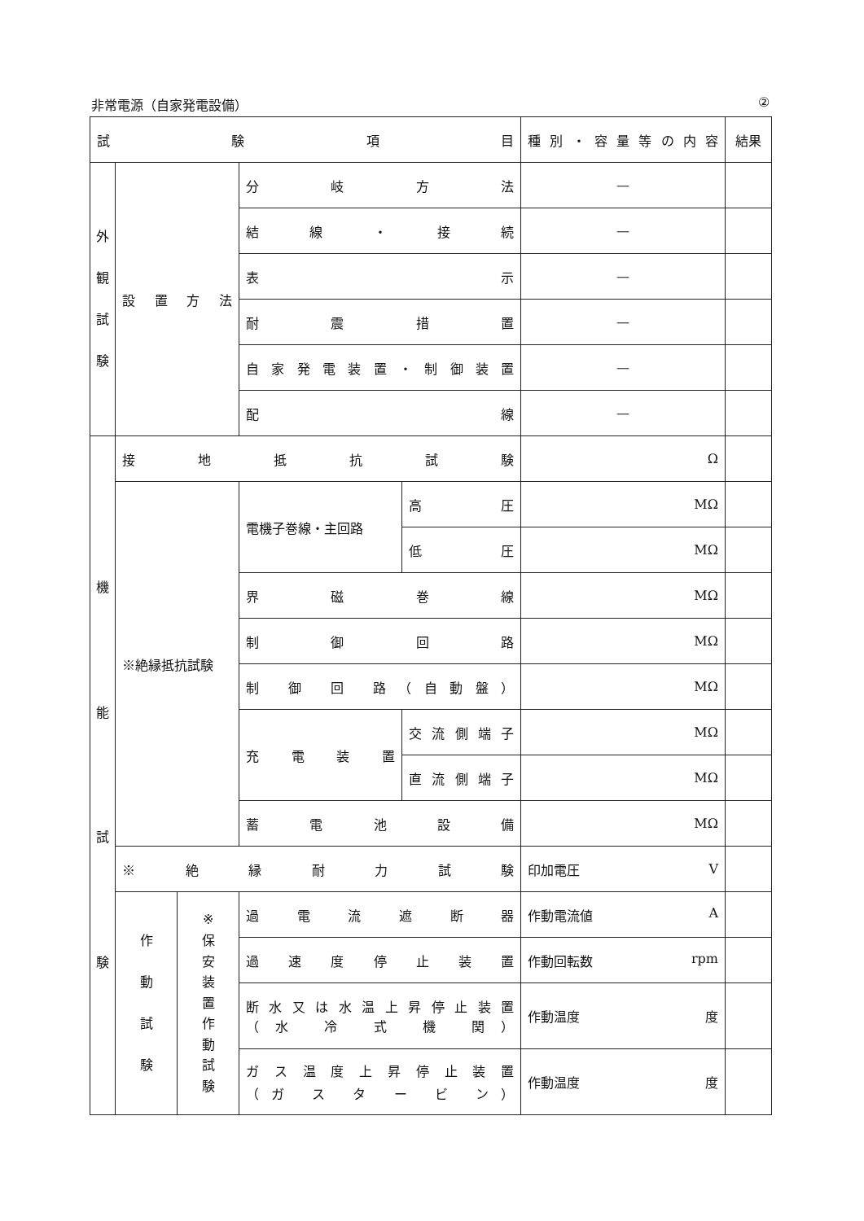非常電源（自家発電設備） ②
| 試 験 項 目 | | | | | 種 別 ・ 容 量 等 の 内 容 | 結果 |
| --- | --- | --- | --- | --- | --- | --- |
| 外 観 試 験 | 設 置 方 法 | | 分 岐 方 法 | | — | |
| | | | 結 線 ・ 接 続 | | — | |
| | | | 表 示 | | — | |
| | | | 耐 震 措 置 | | — | |
| | | | 自家発電装置・制御装置 | | — | |
| | | | 配 線 | | — | |
| 機 能 試 験 | 接 地 抵 抗 試 験 | | | | Ω | |
| | ※絶縁抵抗試験 | | 電機子巻線・主回路 | 高 圧 | MΩ | |
| | | | | 低 圧 | MΩ | |
| | | | 界 磁 巻 線 | | MΩ | |
| | | | 制 御 回 路 | | MΩ | |
| | | | 制 御 回 路（自動盤） | | MΩ | |
| | | | 充 電 装 置 | 交 流 側 端 子 | MΩ | |
| | | | | 直 流 側 端 子 | MΩ | |
| | | | 蓄 電 池 設 備 | | MΩ | |
| | ※ 絶 縁 耐 力 試 験 | | | | 印加電圧 V | |
| | 作 動 試 験 | ※ 保 安 装 置 作 動 試 験 | 過 電 流 遮 断 器 | | 作動電流値 A | |
| | | | 過 速 度 停 止 装 置 | | 作動回転数 rpm | |
| | | | 断水又は水温上昇停止装置 （水 冷 式 機 関） | | 作動温度 度 | |
| | | | ガス温度上昇停止装置 （ガ ス タ ー ビ ン） | | 作動温度 度 | |